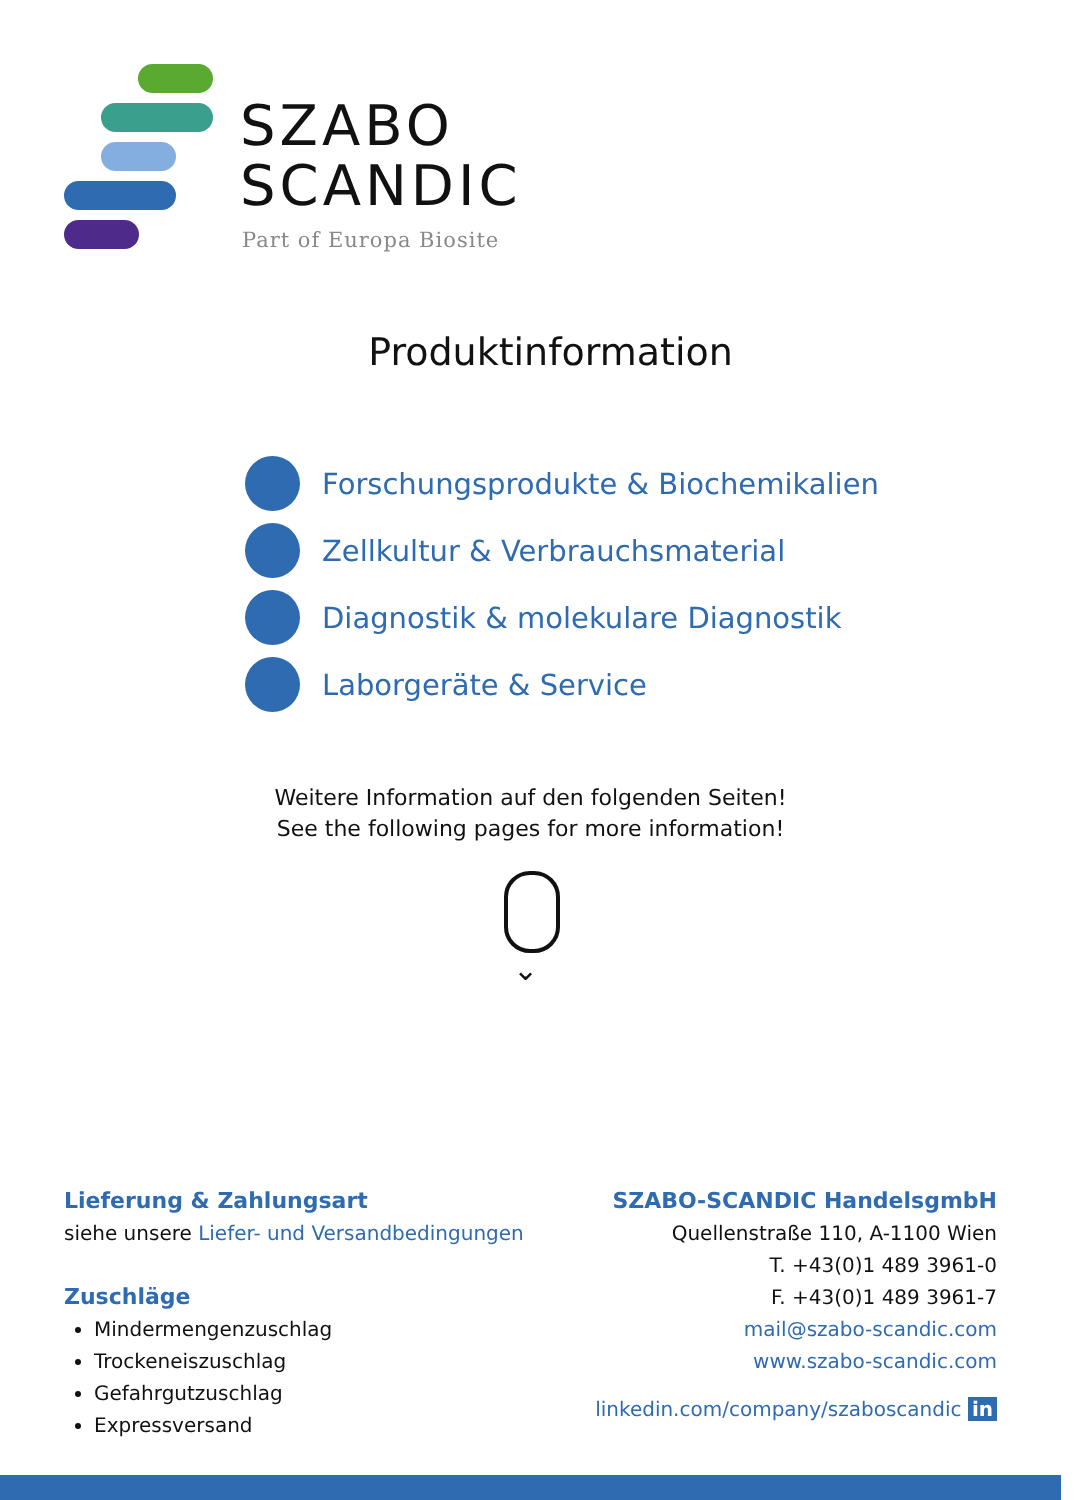SZABO
SCANDIC
Part of Europa Biosite
Produktinformation
Forschungsprodukte & Biochemikalien
Zellkultur & Verbrauchsmaterial
Diagnostik & molekulare Diagnostik
Laborgeräte & Service
Weitere Information auf den folgenden Seiten!
See the following pages for more information!
⌄
Lieferung & Zahlungsart
siehe unsere Liefer- und Versandbedingungen
Zuschläge
Mindermengenzuschlag
Trockeneiszuschlag
Gefahrgutzuschlag
Expressversand
SZABO-SCANDIC HandelsgmbH
Quellenstraße 110, A-1100 Wien
T. +43(0)1 489 3961-0
F. +43(0)1 489 3961-7
mail@szabo-scandic.com
www.szabo-scandic.com
linkedin.com/company/szaboscandic in